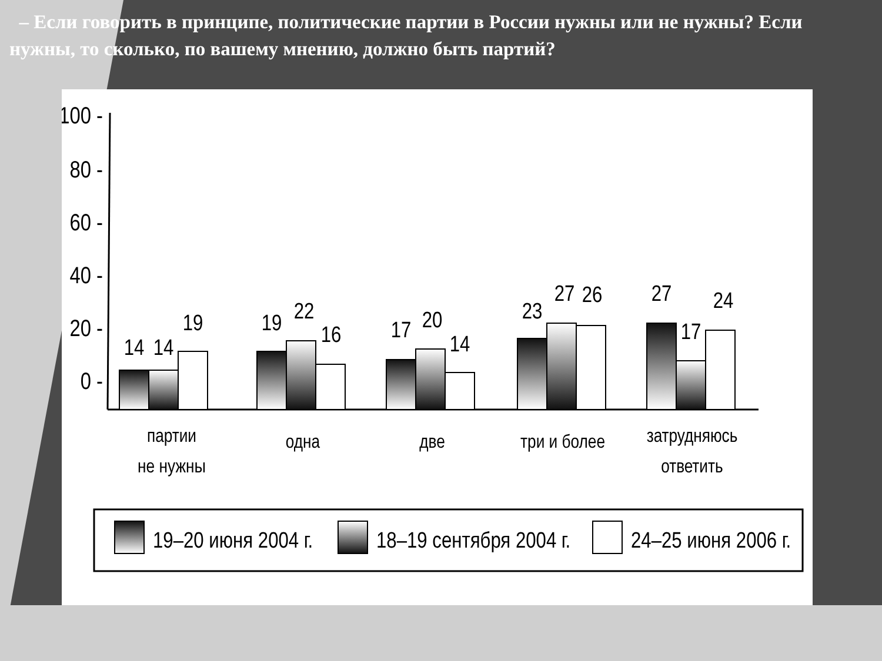– Если говорить в принципе, политические партии в России нужны или не нужны? Если нужны, то сколько, по вашему мнению, должно быть партий?
100 -
80 -
60 -
40 -
20 -
0 -
14
14
19
19
22
16
17
20
14
23
27
26
27
17
24
партии
не нужны
одна
две
три и более
затрудняюсь
ответить
19–20 июня 2004 г.
18–19 сентября 2004 г.
24–25 июня 2006 г.